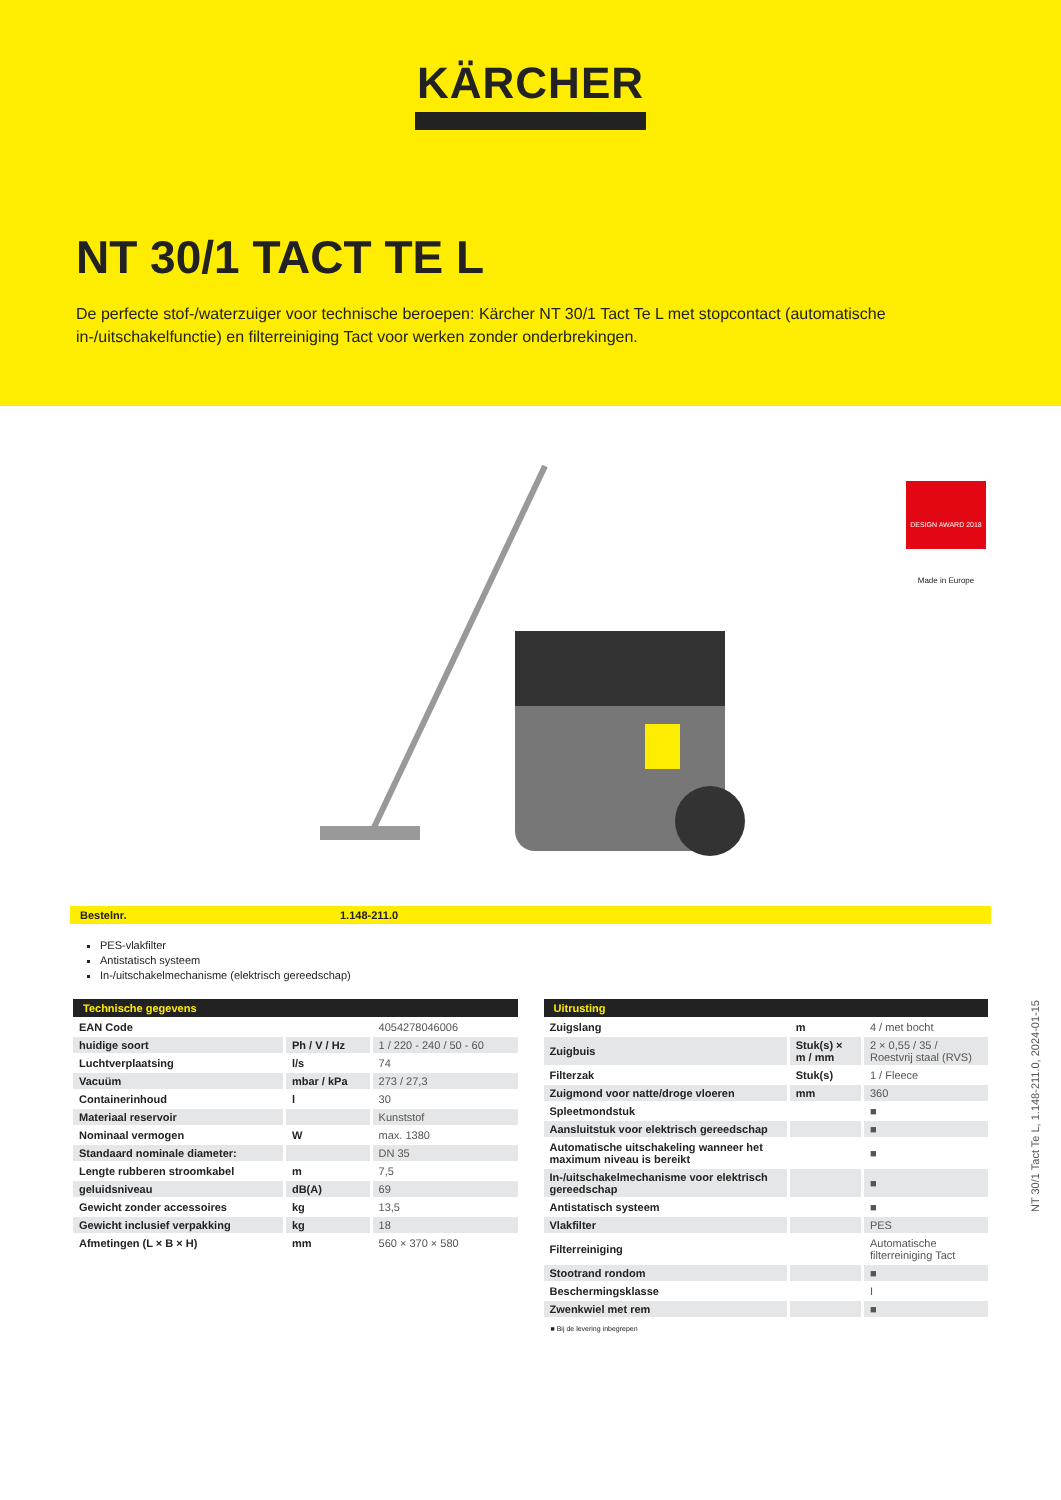KÄRCHER
NT 30/1 TACT TE L
De perfecte stof-/waterzuiger voor technische beroepen: Kärcher NT 30/1 Tact Te L met stopcontact (automatische in-/uitschakelfunctie) en filterreiniging Tact voor werken zonder onderbrekingen.
DESIGN AWARD 2018
Made in Europe
Bestelnr. 1.148-211.0
PES-vlakfilter
Antistatisch systeem
In-/uitschakelmechanisme (elektrisch gereedschap)
| Technische gegevens | | |
| --- | --- | --- |
| EAN Code | | 4054278046006 |
| huidige soort | Ph / V / Hz | 1 / 220 - 240 / 50 - 60 |
| Luchtverplaatsing | l/s | 74 |
| Vacuüm | mbar / kPa | 273 / 27,3 |
| Containerinhoud | l | 30 |
| Materiaal reservoir | | Kunststof |
| Nominaal vermogen | W | max. 1380 |
| Standaard nominale diameter: | | DN 35 |
| Lengte rubberen stroomkabel | m | 7,5 |
| geluidsniveau | dB(A) | 69 |
| Gewicht zonder accessoires | kg | 13,5 |
| Gewicht inclusief verpakking | kg | 18 |
| Afmetingen (L × B × H) | mm | 560 × 370 × 580 |
| Uitrusting | | |
| --- | --- | --- |
| Zuigslang | m | 4 / met bocht |
| Zuigbuis | Stuk(s) × m / mm | 2 × 0,55 / 35 / Roestvrij staal (RVS) |
| Filterzak | Stuk(s) | 1 / Fleece |
| Zuigmond voor natte/droge vloeren | mm | 360 |
| Spleetmondstuk | | ■ |
| Aansluitstuk voor elektrisch gereedschap | | ■ |
| Automatische uitschakeling wanneer het maximum niveau is bereikt | | ■ |
| In-/uitschakelmechanisme voor elektrisch gereedschap | | ■ |
| Antistatisch systeem | | ■ |
| Vlakfilter | | PES |
| Filterreiniging | | Automatische filterreiniging Tact |
| Stootrand rondom | | ■ |
| Beschermingsklasse | | I |
| Zwenkwiel met rem | | ■ |
■ Bij de levering inbegrepen
NT 30/1 Tact Te L, 1.148-211.0, 2024-01-15